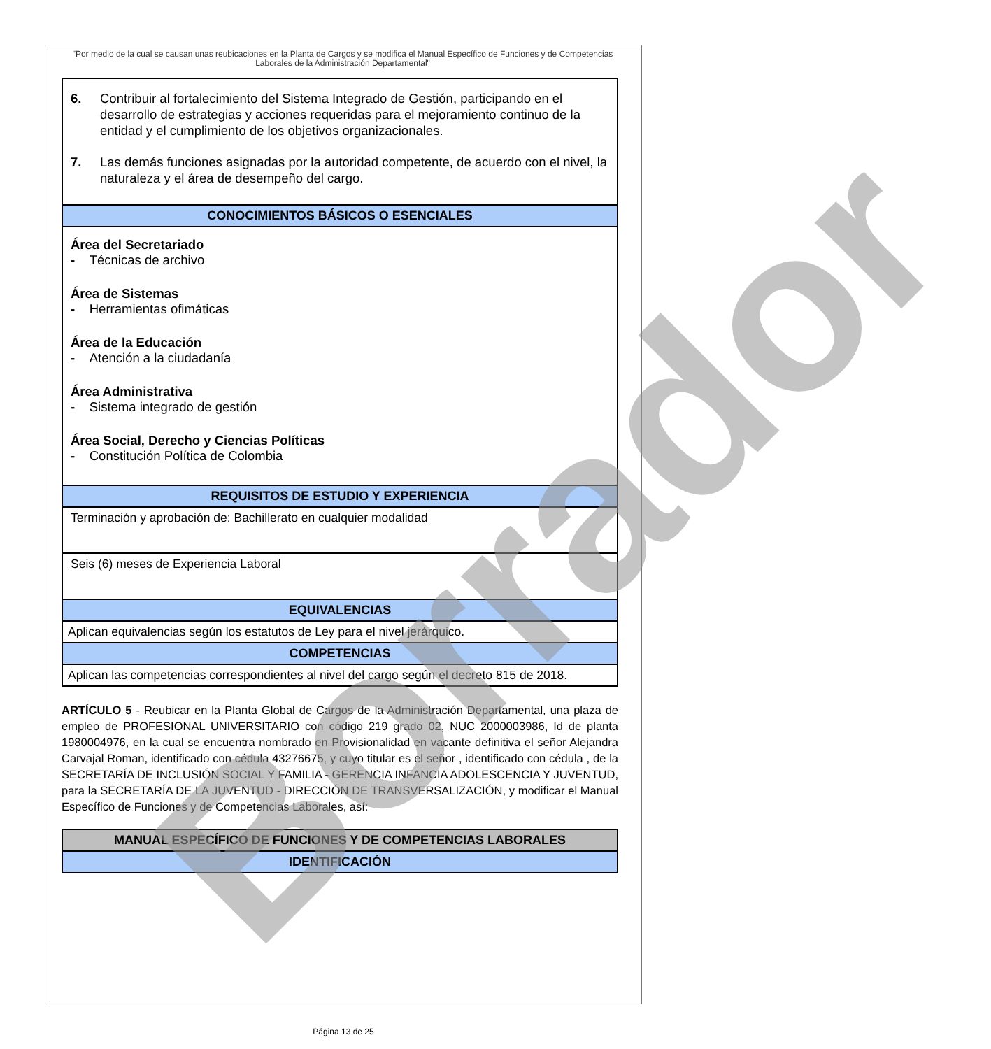"Por medio de la cual se causan unas reubicaciones en la Planta de Cargos y se modifica el Manual Específico de Funciones y de Competencias Laborales de la Administración Departamental"
| 6. Contribuir al fortalecimiento del Sistema Integrado de Gestión, participando en el desarrollo de estrategias y acciones requeridas para el mejoramiento continuo de la entidad y el cumplimiento de los objetivos organizacionales. 7. Las demás funciones asignadas por la autoridad competente, de acuerdo con el nivel, la naturaleza y el área de desempeño del cargo. |
| CONOCIMIENTOS BÁSICOS O ESENCIALES |
| Área del Secretariado - Técnicas de archivo Área de Sistemas - Herramientas ofimáticas Área de la Educación - Atención a la ciudadanía Área Administrativa - Sistema integrado de gestión Área Social, Derecho y Ciencias Políticas - Constitución Política de Colombia |
| REQUISITOS DE ESTUDIO Y EXPERIENCIA |
| Terminación y aprobación de: Bachillerato en cualquier modalidad |
| Seis (6) meses de Experiencia Laboral |
| EQUIVALENCIAS |
| Aplican equivalencias según los estatutos de Ley para el nivel jerárquico. |
| COMPETENCIAS |
| Aplican las competencias correspondientes al nivel del cargo según el decreto 815 de 2018. |
ARTÍCULO 5 - Reubicar en la Planta Global de Cargos de la Administración Departamental, una plaza de empleo de PROFESIONAL UNIVERSITARIO con código 219 grado 02, NUC 2000003986, Id de planta 1980004976, en la cual se encuentra nombrado en Provisionalidad en vacante definitiva el señor Alejandra Carvajal Roman, identificado con cédula 43276675, y cuyo titular es el señor , identificado con cédula , de la SECRETARÍA DE INCLUSIÓN SOCIAL Y FAMILIA - GERENCIA INFANCIA ADOLESCENCIA Y JUVENTUD, para la SECRETARÍA DE LA JUVENTUD - DIRECCIÓN DE TRANSVERSALIZACIÓN, y modificar el Manual Específico de Funciones y de Competencias Laborales, así:
| MANUAL ESPECÍFICO DE FUNCIONES Y DE COMPETENCIAS LABORALES |
| --- |
| IDENTIFICACIÓN |
Borrador
Página 13 de 25